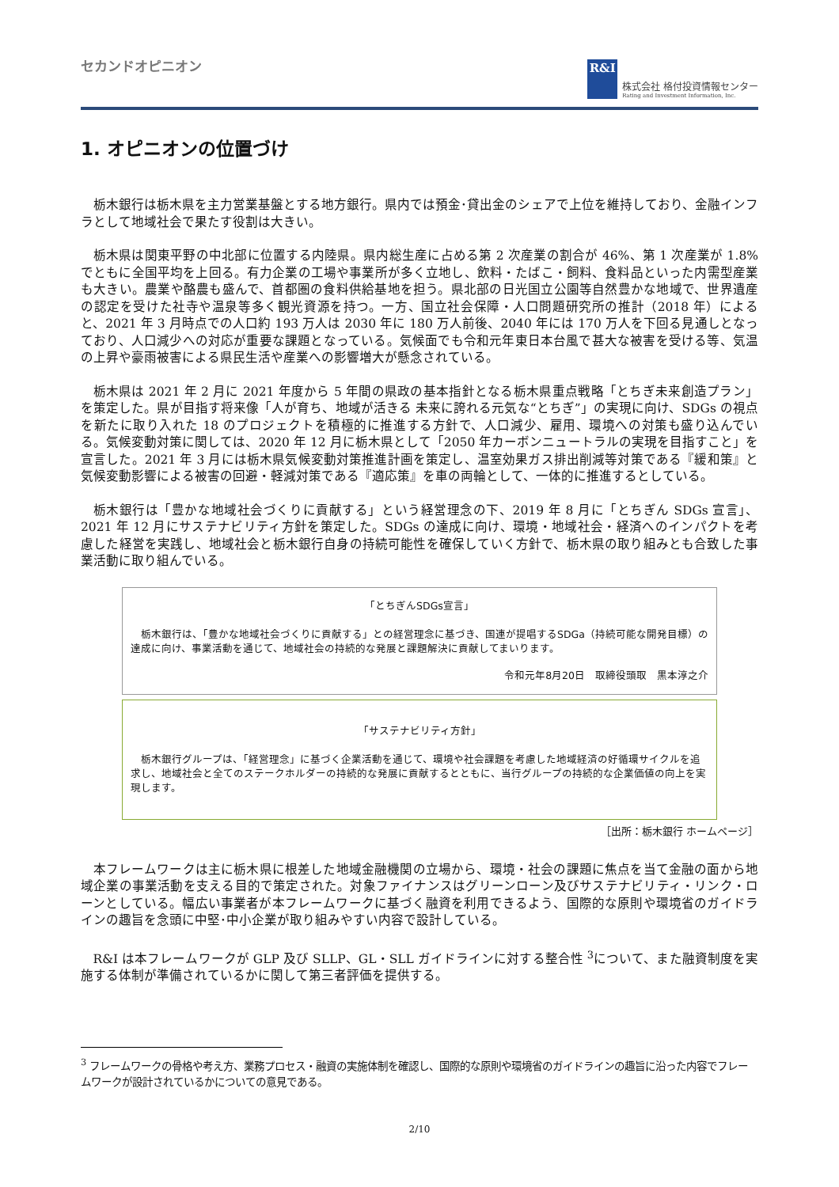セカンドオピニオン
R&I
株式会社 格付投資情報センター
Rating and Investment Information, Inc.
1. オピニオンの位置づけ
栃木銀行は栃木県を主力営業基盤とする地方銀行。県内では預金･貸出金のシェアで上位を維持しており、金融インフラとして地域社会で果たす役割は大きい。
栃木県は関東平野の中北部に位置する内陸県。県内総生産に占める第 2 次産業の割合が 46%、第 1 次産業が 1.8%でともに全国平均を上回る。有力企業の工場や事業所が多く立地し、飲料・たばこ・飼料、食料品といった内需型産業も大きい。農業や酪農も盛んで、首都圏の食料供給基地を担う。県北部の日光国立公園等自然豊かな地域で、世界遺産の認定を受けた社寺や温泉等多く観光資源を持つ。一方、国立社会保障・人口問題研究所の推計（2018 年）によると、2021 年 3 月時点での人口約 193 万人は 2030 年に 180 万人前後、2040 年には 170 万人を下回る見通しとなっており、人口減少への対応が重要な課題となっている。気候面でも令和元年東日本台風で甚大な被害を受ける等、気温の上昇や豪雨被害による県民生活や産業への影響増大が懸念されている。
栃木県は 2021 年 2 月に 2021 年度から 5 年間の県政の基本指針となる栃木県重点戦略「とちぎ未来創造プラン」を策定した。県が目指す将来像「人が育ち、地域が活きる 未来に誇れる元気な“とちぎ”」の実現に向け、SDGs の視点を新たに取り入れた 18 のプロジェクトを積極的に推進する方針で、人口減少、雇用、環境への対策も盛り込んでいる。気候変動対策に関しては、2020 年 12 月に栃木県として「2050 年カーボンニュートラルの実現を目指すこと」を宣言した。2021 年 3 月には栃木県気候変動対策推進計画を策定し、温室効果ガス排出削減等対策である『緩和策』と気候変動影響による被害の回避・軽減対策である『適応策』を車の両輪として、一体的に推進するとしている。
栃木銀行は「豊かな地域社会づくりに貢献する」という経営理念の下、2019 年 8 月に「とちぎん SDGs 宣言」、2021 年 12 月にサステナビリティ方針を策定した。SDGs の達成に向け、環境・地域社会・経済へのインパクトを考慮した経営を実践し、地域社会と栃木銀行自身の持続可能性を確保していく方針で、栃木県の取り組みとも合致した事業活動に取り組んでいる。
「とちぎんSDGs宣言」
　栃木銀行は、「豊かな地域社会づくりに貢献する」との経営理念に基づき、国連が提唱するSDGa（持続可能な開発目標）の達成に向け、事業活動を通じて、地域社会の持続的な発展と課題解決に貢献してまいります。
令和元年8月20日　取締役頭取　黒本淳之介
「サステナビリティ方針」
　栃木銀行グループは、「経営理念」に基づく企業活動を通じて、環境や社会課題を考慮した地域経済の好循環サイクルを追求し、地域社会と全てのステークホルダーの持続的な発展に貢献するとともに、当行グループの持続的な企業価値の向上を実現します。
［出所：栃木銀行 ホームページ］
本フレームワークは主に栃木県に根差した地域金融機関の立場から、環境・社会の課題に焦点を当て金融の面から地域企業の事業活動を支える目的で策定された。対象ファイナンスはグリーンローン及びサステナビリティ・リンク・ローンとしている。幅広い事業者が本フレームワークに基づく融資を利用できるよう、国際的な原則や環境省のガイドラインの趣旨を念頭に中堅･中小企業が取り組みやすい内容で設計している。
R&I は本フレームワークが GLP 及び SLLP、GL・SLL ガイドラインに対する整合性 <sup>3</sup>について、また融資制度を実施する体制が準備されているかに関して第三者評価を提供する。
<sup>3</sup> フレームワークの骨格や考え方、業務プロセス・融資の実施体制を確認し、国際的な原則や環境省のガイドラインの趣旨に沿った内容でフレームワークが設計されているかについての意見である。
2/10